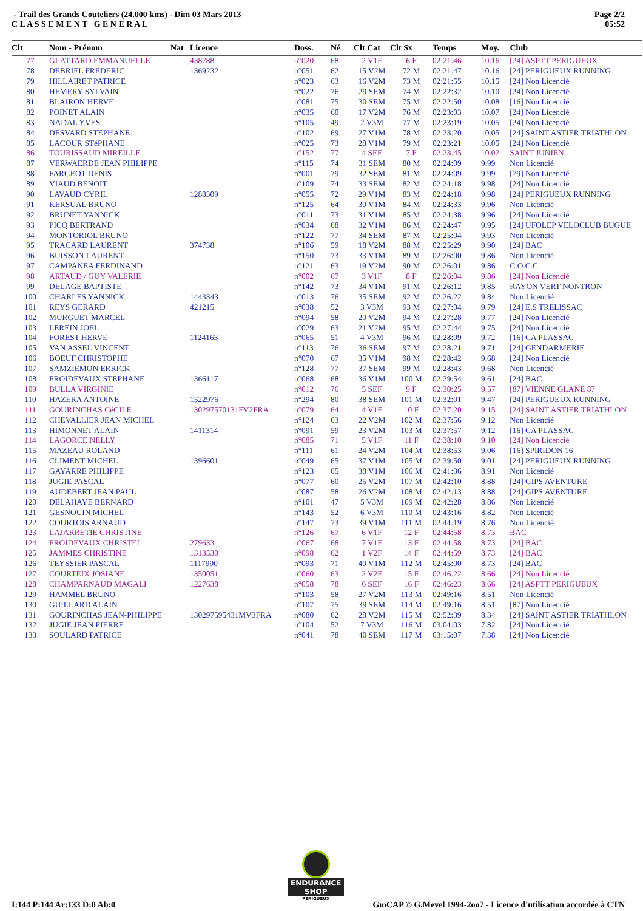- Trail des Grands Couteliers (24.000 kms) - Dim 03 Mars 2013
C L A S S E M E N T G E N E R A L
Page 2/2
05:52
| Clt | Nom - Prénom | Nat | Licence | Doss. | Né | Clt Cat | Clt Sx | Temps | Moy. | Club |
| --- | --- | --- | --- | --- | --- | --- | --- | --- | --- | --- |
| 77 | GLATTARD EMMANUELLE | | 438788 | n°020 | 68 | 2 V1F | 6 F | 02:21:46 | 10.16 | [24] ASPTT PERIGUEUX |
| 78 | DEBRIEL FREDERIC | | 1369232 | n°051 | 62 | 15 V2M | 72 M | 02:21:47 | 10.16 | [24] PERIGUEUX RUNNING |
| 79 | HILLAIRET PATRICE | | | n°023 | 63 | 16 V2M | 73 M | 02:21:55 | 10.15 | [24] Non Licencié |
| 80 | HEMERY SYLVAIN | | | n°022 | 76 | 29 SEM | 74 M | 02:22:32 | 10.10 | [24] Non Licencié |
| 81 | BLAIRON HERVE | | | n°081 | 75 | 30 SEM | 75 M | 02:22:50 | 10.08 | [16] Non Licencié |
| 82 | POINET ALAIN | | | n°035 | 60 | 17 V2M | 76 M | 02:23:03 | 10.07 | [24] Non Licencié |
| 83 | NADAL YVES | | | n°105 | 49 | 2 V3M | 77 M | 02:23:19 | 10.05 | [24] Non Licencié |
| 84 | DESVARD STEPHANE | | | n°102 | 69 | 27 V1M | 78 M | 02:23:20 | 10.05 | [24] SAINT ASTIER TRIATHLON |
| 85 | LACOUR STéPHANE | | | n°025 | 73 | 28 V1M | 79 M | 02:23:21 | 10.05 | [24] Non Licencié |
| 86 | TOURISSAUD MIREILLE | | | n°152 | 77 | 4 SEF | 7 F | 02:23:45 | 10.02 | SAINT JUNIEN |
| 87 | VERWAERDE JEAN PHILIPPE | | | n°115 | 74 | 31 SEM | 80 M | 02:24:09 | 9.99 | Non Licencié |
| 88 | FARGEOT DENIS | | | n°001 | 79 | 32 SEM | 81 M | 02:24:09 | 9.99 | [79] Non Licencié |
| 89 | VIAUD BENOIT | | | n°109 | 74 | 33 SEM | 82 M | 02:24:18 | 9.98 | [24] Non Licencié |
| 90 | LAVAUD CYRIL | | 1288309 | n°055 | 72 | 29 V1M | 83 M | 02:24:18 | 9.98 | [24] PERIGUEUX RUNNING |
| 91 | KERSUAL BRUNO | | | n°125 | 64 | 30 V1M | 84 M | 02:24:33 | 9.96 | Non Licencié |
| 92 | BRUNET YANNICK | | | n°011 | 73 | 31 V1M | 85 M | 02:24:38 | 9.96 | [24] Non Licencié |
| 93 | PICQ BERTRAND | | | n°034 | 68 | 32 V1M | 86 M | 02:24:47 | 9.95 | [24] UFOLEP VELOCLUB BUGUE |
| 94 | MONTORIOL BRUNO | | | n°122 | 77 | 34 SEM | 87 M | 02:25:04 | 9.93 | Non Licencié |
| 95 | TRACARD LAURENT | | 374738 | n°106 | 59 | 18 V2M | 88 M | 02:25:29 | 9.90 | [24] BAC |
| 96 | BUISSON LAURENT | | | n°150 | 73 | 33 V1M | 89 M | 02:26:00 | 9.86 | Non Licencié |
| 97 | CAMPANEA FERDINAND | | | n°121 | 63 | 19 V2M | 90 M | 02:26:01 | 9.86 | C.O.C.C |
| 98 | ARTAUD / GUY VALERIE | | | n°002 | 67 | 3 V1F | 8 F | 02:26:04 | 9.86 | [24] Non Licencié |
| 99 | DELAGE BAPTISTE | | | n°142 | 73 | 34 V1M | 91 M | 02:26:12 | 9.85 | RAYON VERT NONTRON |
| 100 | CHARLES YANNICK | | 1443343 | n°013 | 76 | 35 SEM | 92 M | 02:26:22 | 9.84 | Non Licencié |
| 101 | REYS GERARD | | 421215 | n°038 | 52 | 3 V3M | 93 M | 02:27:04 | 9.79 | [24] E.S TRELISSAC |
| 102 | MURGUET MARCEL | | | n°094 | 58 | 20 V2M | 94 M | 02:27:28 | 9.77 | [24] Non Licencié |
| 103 | LEREIN JOEL | | | n°029 | 63 | 21 V2M | 95 M | 02:27:44 | 9.75 | [24] Non Licencié |
| 104 | FOREST HERVE | | 1124163 | n°065 | 51 | 4 V3M | 96 M | 02:28:09 | 9.72 | [16] CA PLASSAC |
| 105 | VAN ASSEL VINCENT | | | n°113 | 76 | 36 SEM | 97 M | 02:28:21 | 9.71 | [24] GENDARMERIE |
| 106 | BOEUF CHRISTOPHE | | | n°070 | 67 | 35 V1M | 98 M | 02:28:42 | 9.68 | [24] Non Licencié |
| 107 | SAMZIEMON ERRICK | | | n°128 | 77 | 37 SEM | 99 M | 02:28:43 | 9.68 | Non Licencié |
| 108 | FROIDEVAUX STEPHANE | | 1366117 | n°068 | 68 | 36 V1M | 100 M | 02:29:54 | 9.61 | [24] BAC |
| 109 | BULLA VIRGINIE | | | n°012 | 76 | 5 SEF | 9 F | 02:30:25 | 9.57 | [87] VIENNE GLANE 87 |
| 110 | HAZERA ANTOINE | | 1522976 | n°294 | 80 | 38 SEM | 101 M | 02:32:01 | 9.47 | [24] PERIGUEUX RUNNING |
| 111 | GOURINCHAS CéCILE | | 130297570131FV2FRA | n°079 | 64 | 4 V1F | 10 F | 02:37:20 | 9.15 | [24] SAINT ASTIER TRIATHLON |
| 112 | CHEVALLIER JEAN MICHEL | | | n°124 | 63 | 22 V2M | 102 M | 02:37:56 | 9.12 | Non Licencié |
| 113 | HIMONNET ALAIN | | 1411314 | n°091 | 59 | 23 V2M | 103 M | 02:37:57 | 9.12 | [16] CA PLASSAC |
| 114 | LAGORCE NELLY | | | n°085 | 71 | 5 V1F | 11 F | 02:38:10 | 9.10 | [24] Non Licencié |
| 115 | MAZEAU ROLAND | | | n°111 | 61 | 24 V2M | 104 M | 02:38:53 | 9.06 | [16] SPIRIDON 16 |
| 116 | CLIMENT MICHEL | | 1396601 | n°049 | 65 | 37 V1M | 105 M | 02:39:50 | 9.01 | [24] PERIGUEUX RUNNING |
| 117 | GAYARRE PHILIPPE | | | n°123 | 65 | 38 V1M | 106 M | 02:41:36 | 8.91 | Non Licencié |
| 118 | JUGIE PASCAL | | | n°077 | 60 | 25 V2M | 107 M | 02:42:10 | 8.88 | [24] GIPS AVENTURE |
| 119 | AUDEBERT JEAN PAUL | | | n°087 | 58 | 26 V2M | 108 M | 02:42:13 | 8.88 | [24] GIPS AVENTURE |
| 120 | DELAHAYE BERNARD | | | n°101 | 47 | 5 V3M | 109 M | 02:42:28 | 8.86 | Non Licencié |
| 121 | GESNOUIN MICHEL | | | n°143 | 52 | 6 V3M | 110 M | 02:43:16 | 8.82 | Non Licencié |
| 122 | COURTOIS ARNAUD | | | n°147 | 73 | 39 V1M | 111 M | 02:44:19 | 8.76 | Non Licencié |
| 123 | LAJARRETIE CHRISTINE | | | n°126 | 67 | 6 V1F | 12 F | 02:44:58 | 8.73 | BAC |
| 124 | FROIDEVAUX CHRISTEL | | 279633 | n°067 | 68 | 7 V1F | 13 F | 02:44:58 | 8.73 | [24] BAC |
| 125 | JAMMES CHRISTINE | | 1313530 | n°098 | 62 | 1 V2F | 14 F | 02:44:59 | 8.73 | [24] BAC |
| 126 | TEYSSIER PASCAL | | 1117990 | n°093 | 71 | 40 V1M | 112 M | 02:45:00 | 8.73 | [24] BAC |
| 127 | COURTEIX JOSIANE | | 1350051 | n°060 | 63 | 2 V2F | 15 F | 02:46:22 | 8.66 | [24] Non Licencié |
| 128 | CHAMPARNAUD MAGALI | | 1227638 | n°058 | 78 | 6 SEF | 16 F | 02:46:23 | 8.66 | [24] ASPTT PERIGUEUX |
| 129 | HAMMEL BRUNO | | | n°103 | 58 | 27 V2M | 113 M | 02:49:16 | 8.51 | Non Licencié |
| 130 | GUILLARD ALAIN | | | n°107 | 75 | 39 SEM | 114 M | 02:49:16 | 8.51 | [87] Non Licencié |
| 131 | GOURINCHAS JEAN-PHILIPPE | | 130297595431MV3FRA | n°080 | 62 | 28 V2M | 115 M | 02:52:39 | 8.34 | [24] SAINT ASTIER TRIATHLON |
| 132 | JUGIE JEAN PIERRE | | | n°104 | 52 | 7 V3M | 116 M | 03:04:03 | 7.82 | [24] Non Licencié |
| 133 | SOULARD PATRICE | | | n°041 | 78 | 40 SEM | 117 M | 03:15:07 | 7.38 | [24] Non Licencié |
ENDURANCE
SHOP
PERIGUEUX
I:144 P:144 Ar:133 D:0 Ab:0 GmCAP © G.Mevel 1994-2oo7 - Licence d'utilisation accordée à CTN